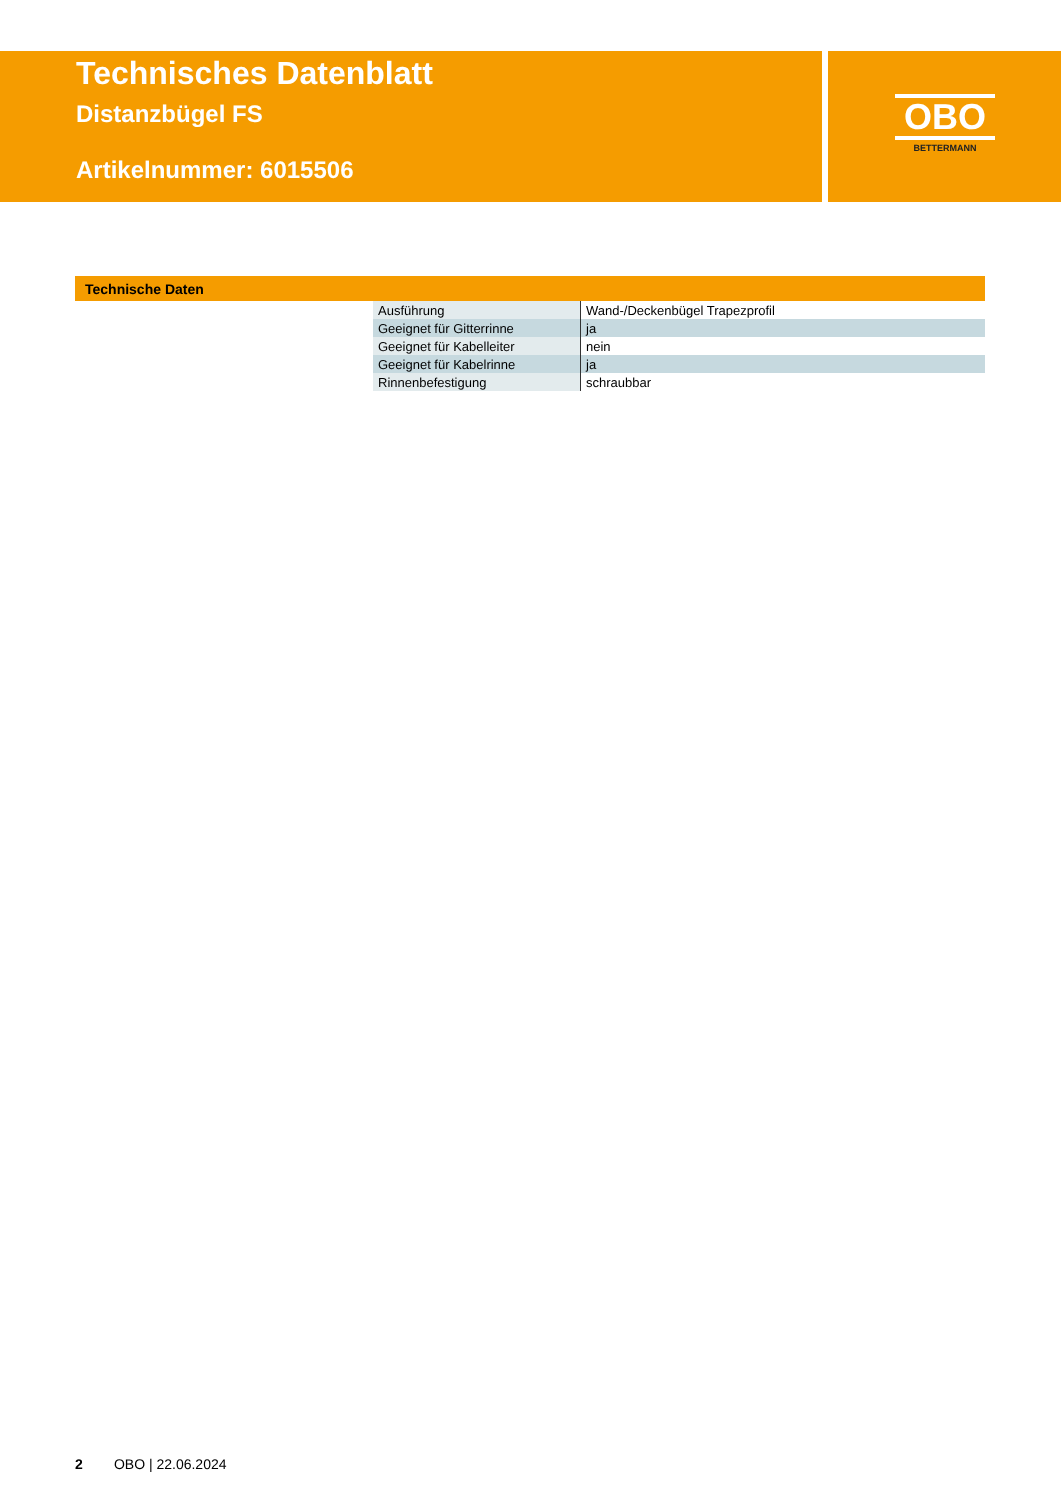Technisches Datenblatt
Distanzbügel FS
Artikelnummer: 6015506
OBO
BETTERMANN
Technische Daten
| Ausführung | Wand-/Deckenbügel Trapezprofil |
| Geeignet für Gitterrinne | ja |
| Geeignet für Kabelleiter | nein |
| Geeignet für Kabelrinne | ja |
| Rinnenbefestigung | schraubbar |
2 OBO | 22.06.2024